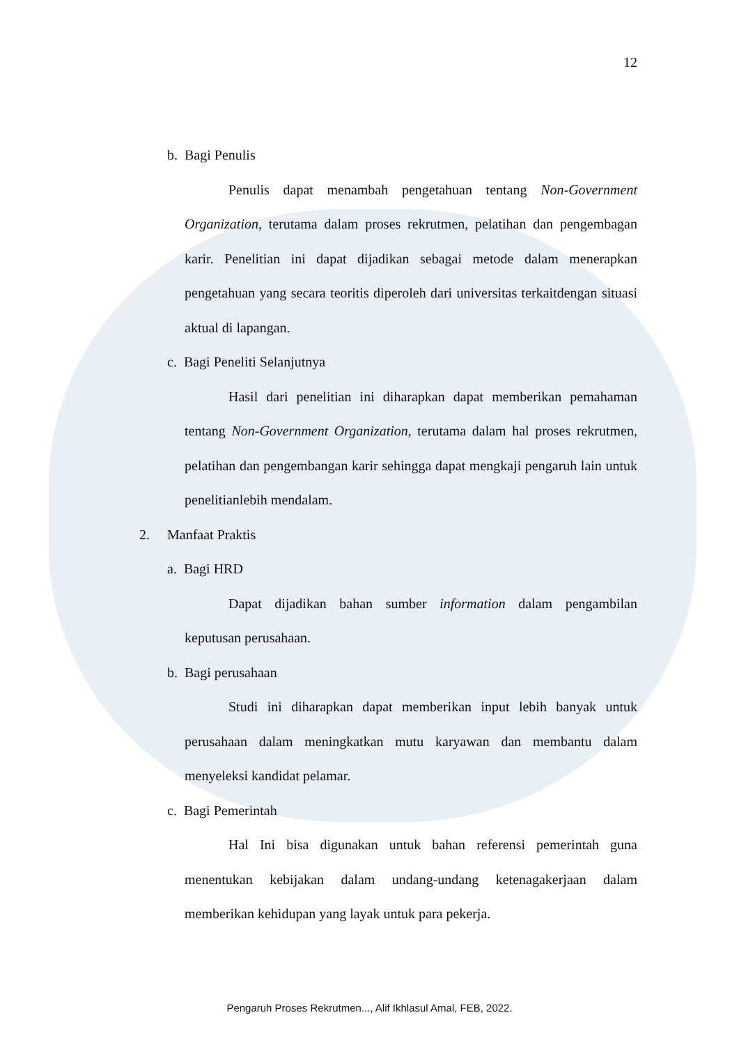12
b. Bagi Penulis
Penulis dapat menambah pengetahuan tentang Non-Government Organization, terutama dalam proses rekrutmen, pelatihan dan pengembagan karir. Penelitian ini dapat dijadikan sebagai metode dalam menerapkan pengetahuan yang secara teoritis diperoleh dari universitas terkaitdengan situasi aktual di lapangan.
c. Bagi Peneliti Selanjutnya
Hasil dari penelitian ini diharapkan dapat memberikan pemahaman tentang Non-Government Organization, terutama dalam hal proses rekrutmen, pelatihan dan pengembangan karir sehingga dapat mengkaji pengaruh lain untuk penelitianlebih mendalam.
2. Manfaat Praktis
a. Bagi HRD
Dapat dijadikan bahan sumber information dalam pengambilan keputusan perusahaan.
b. Bagi perusahaan
Studi ini diharapkan dapat memberikan input lebih banyak untuk perusahaan dalam meningkatkan mutu karyawan dan membantu dalam menyeleksi kandidat pelamar.
c. Bagi Pemerintah
Hal Ini bisa digunakan untuk bahan referensi pemerintah guna menentukan kebijakan dalam undang-undang ketenagakerjaan dalam memberikan kehidupan yang layak untuk para pekerja.
Pengaruh Proses Rekrutmen..., Alif Ikhlasul Amal, FEB, 2022.